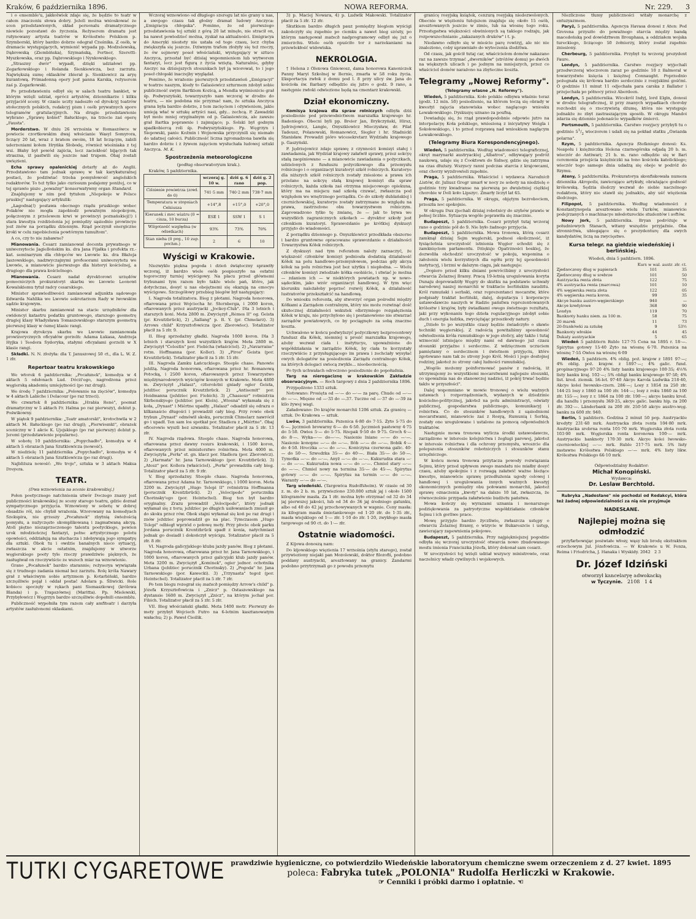Kraków, 6 października 1896. NOWA REFORMA. Nr. 229. 3
i o ensemble'u, jakkolwiek zdaje się, że będzie to teatr w całem znaczeniu słowa dobry. Jeżeli można wnioskować ze scen przedstawionych, skład personalu dramatycznego niewiele pozostawi do życzenia. Reżyserem dramatu jest rutynowany artysta teatrów w Królestwie Polskiem p. Szymborski, który bardzo dobrze odegrał Cześnika. Z osób, w dramacie występujących, wymienić wypada pp. Modzelewską, Dąbrowską (Ziembińska), Szymańską, Fertner, Szeretti-Myszkowska, oraz pp. Dąbrowskiego i Nynkowskiego.
„Straszny dwór" wypadł, dzięki udziałowi pp. Zegarkowskiego i Rolanda Sienkiewicza, bez zarzutu. Największą sumę oklasków zbierał p. Sienkiewicz za aryę kurantową. Primadonną opery jest panna Karska, reżyserem zaś p. Zegarkowski.
Po przedstawieniu odbył się w salach teatru bankiet, w którym wzięli udział, oprócz artystów, dziennikarze i kilku przyjaciół sceny. W czasie uczty nadeszło od dyrekcyj teatrów stołecznych polskich, redakcyj pism i osób prywatnych sporo telegramów gratulacyjnych. Na drugie przedstawienie wybrano „Sprawę kobiet" Bałuckiego, na trzecie zaś operę „Fausta".
Morderstwo. W dniu 26 września w Romaszówce w powiecie czortkowskim dwaj włościanie Wasyl Somyrora, liczący 20 lat, wraz z bratem swoim, 18 lat liczącym, zabili uderzeniami kołem Hryńka Słobodę, również wieśniaka z tej wsi. Błahy był powód zajścia, lecz zaciekłość bijących tak straszna, iż pastwili się jeszcze nad trupem. Obaj zostali uwięzieni.
Echa sprawy opalenickiej dotarły aż do Anglii. Przedstawiono tam jednak sprawę w tak karykaturalnej postaci, że podziwiać trzeba pomysłowość angielskich redaktorów. To też tylko jako curiosum podajemy poniżej, co w tej sprawie pisze „poważny" konserwatywny organ Standard.
Znajdujemy w nim pod tytułem „Niepokoje w Polsce pruskiej" następujący artykulik:
„Łagodna(!) postawa obecnego rządu pruskiego wobec Polaków nie mogła zapobiedz poważnym niepokojom, połączonym z przelewem krwi w prowincyi poznańskiej(!) i stara kwestya rozdzielenia jej pomiędzy sąsiednie prowincye jest znów na porządku dziennym. Rząd poczynił energiczne kroki w celu zapobieżenia powtórnym tumultom".
A co, czy to nie zabawne?
Mianowania. Cesarz zamianował docenta prywatnego w uniwersytecie Jagiellońskim ks. dra Jana Fijałka i prefekta rz.-kat. seminaryum dla chłopców we Lwowie ks. dra Błażeja Jaszowskiego, nadzwyczajnymi profesorami uniwersytetu we Lwowie, a mianowicie pierwszego dla historyi kościelnej, a drugiego dla prawa kościelnego.
Mianowania. Cesarz nadał dyrektorowi urzędów pomocniczych prokuratoryi skarbu we Lwowie Leonowi Kowalskiemu tytuł radcy cesarskiego.
Minister sprawiedliwości zamianował adjunkta sądowego Edwarda Nahlika we Lwowie sekretarzem Rady w lwowskim sądzie krajowym.
Minister skarbu zamianował na stacie urzędników dla ewidencyi katastru podatku gruntowego, starszego geometrę drugiej klasy Władysława Tomaszewskiego starszym geometrą pierwszej klasy w ósmej klasie rangi.
Krajowa dyrekcya skarbu we Lwowie zamianowała prowizorycznych oficyałów gorzelń: Adama Łukasa, Andrzeja Hyjka i Teodora Sydoryka, stałymi oficyałami gorzelń w X klasie rangi.
Składki. N. N. złożyła: dla T. Januszowej 50 ct., dla L. W. Z. 1 złr.
Repertoar teatru krakowskiego
We wtorek 6 października: „Pocałunek", komedya w 4 aktach 5 odsłonach Lud. Dóczi'ego, nagrodzona przez węgierską akademię umiejętności (po raz drugi).
We środę 7 października: „Polowanie na zięciów", komedya w 4 aktach Labiche i Delacour (po raz trzeci).
We czwartek 8 października: „Hrabia Renė", poemat dramatyczny w 5 aktach Fr. Halma po raz pierwszy), debiut p. Poświkowny.
W piątek 9 października: „Teatr amatorski", krotochwila w 2 aktach M. Bałuckiego (po raz drugi); „Pierwiosnki", obrazek sceniczny w 1 akcie K. Ujejskiego (po raz pierwszy) debiut p. Jeremi (przedstawienie popularne).
W sobotę 10 października: „Popychadło", komedya w 4 aktach 5 obrazach Jana Szutkiewicza (nowość).
W niedzielę 11 października „Popychadło", komedya w 4 aktach 5 obrazach Jana Szutkiewicza (po raz drugi).
Najbliższa nowość: „We troje", sztuka w 3 aktach Maksa Dreyera.
TEATR.
(Dwa wznowienia na scenie krakowskiej.)
Pełen poetycznego natchnienia utwór Doczego znany jest publiczności krakowskiej ze sceny starego teatru, gdzie doznał sympatycznego przyjęcia. Wznowiony w sobotę w dobrej obsadzie ról, nie chybił wrażenia. Wzorowany na komedyach Szekspira, nie grzeszy „Pocałunek" zbytnią świeżością pomysłu, a nużyczęsto skomplikowaną i zagmatwaną akcyą. Atoli piętno niezaprzeczonego talentu poetyckiego, pewien urok młodzieńczej fantazyi, pełne artystycznego polotu opowieści, oddziałują na słuchacza i zdobywają jego sympatyę dla sztuki. Obok tu i owdzie banalnych nieco sytuacyj, zwłaszcza w akcie ostatnim, znajdujemy w utworze węgierskiego poety tyle rzeczy prawdziwie pięknych, że zasługiwał on rzeczywiście ze wszech miar na wznowienie.
Grano „Pocałunek" bardzo starannie; reżyserya wywiązała się z trudnego zadania niemal bez zarzutu. Rolę króla Nawary grał z właściwym sobie artyzmem p. Kotarbiński, bardzo szczęśliwie pojął i oddał postać Adolara p. Śliwicki. Role kobiece spoczęły w rękach pani Siemaszkowej (królowa Blanda) i p. Trapszównej (Maritta). Pp. Mielewski, Przybyłowicz i Węgrzyn bardzo szczęśliwie dopełnili ensemblu.
Publiczność wypełniła tym razem cały amfiteatr i darzyła artystów zasłużonemi oklaskami.
Wczoraj wznowiono od długiego szeregu lat nie grany u nas, a swojego czasu tak głośny dramat ludowy Anczyca: „Emigracya chłopska". Pomimo, że od pierwszego przedstawienia tej sztuki z górą 20 lat minęło, nie stracił on, ba nawet powiedzieć można, zyskał na aktualności. Emigracya do Ameryki niestety nie ustała od tego czasu, lecz chyba zwiększyła się jeszcze. Dziwnym trafem złożyły się też rzeczy, że ów sejmowy poseł włościański, występujący w sztuce Anczyca, przestał być dzisiaj wspomnieniem lub wytworem fantazyi, lecz jest figurą z życia wziętą. Naturalnie, gdyby Anczyc na dzisiejszych stosunkach był ją wzorował, to i jego poseł chłopski inaczejby wyglądał.
Pomimo, że wrażenie pierwszych przedstawień „Emigracyi" w teatrze naszym, kiedy to Galasiewicz szturmem zdobył sobie publiczność swym Bartkiem Kozicą, a Mendla wyśmienicie grał śp. Podwyszyński, towarzyszyło nam wczoraj w drodze do teatru, — nie podobna nie przyznać nam, że sztuka Anczyca grana była bardzo dobrze, z tem zacięciem i ożywieniem, jakie umieją włać w sztukę artyści nasi, gdy... zechcą. P. Zawadzki był może mniej oryginalnym od p. Galasiewicza, ale zawsze grał Bartka poprawnie i zajmująco; p. Solski był godnym spadkobiercą roli śp. Podwyszyńskiego. Pp. Węgrzyn i Siepowski, panie Koźmin i Wojnowska przyczynili się niemało do udatnej całości. Publiczność liczna zgromadzona bawiła się bardzo dobrze i z żywem zajęciem wysłuchała ludowej sztuki Anczyca. M. K.
Spostrzeżenia meteorologiczne
(podług obserwatoryum krak.).
Kraków, 5 października.
| | wczoraj g. 10 w. | dziś g. 6 rano | dziś g. 2 pop. |
| --- | --- | --- | --- |
| Ciśnienie powietrza (zred. do 0) | 741·5 mm | 740·2 mm | 738·7 mm |
| Temperatura w stopniach Celsiusza | +14°,8 | +15°,0 | +20°,0 |
| Kierunek i moc wiatru (0 = cisza, 10 burza) | ESE 1 | SSW 1 | S 1 |
| Wilgotność względna (w odsetkach) | 93% | 73% | 70% |
| Stan nieba (0 pog., 10 zup. pochm.) | 2 | 6 | 10 |
Wyścigi w Krakowie.
Niezwykle piękna pogoda i dzień świąteczny sprawiły wczoraj, iż bardzo wiele osób pospieszyło na ostatni tegoroczny turniej wyścigowy. Na placu przed głównemi trybunami tym razem było także wiele pań, które, jak dotychczas, dosyć u nas obojętnemi się okazują na emocye wyścigowe. Szczegółowy przebieg biegów był następujący:
I. Nagroda totalizatora. Bieg z płotami. Nagroda honorowa, ofiarowana przez Wojciecha hr. Sternberga, i 2000 koron, ofiarowanych przez austryacki „Jockey-Club". Dla 3 letnich i starszych koni. Meta 2800 m. Zwycięzył „Rėmes II" og. Geista (pr. Kreutzbrück), 2) „Sallang" p. B. Y. (pr. Chmelarz). 3) Arrows child" Krzysztofowicza (por. Zborowiec). Totalizator płacił za 5 złr. 9.
II. Bieg sprzedażny gładki. Nagroda 1000 koron. Dla 3 letnich i starszych koni wszystkich krajów. Meta 2800 m. Zwycięzył "Celestin" por. Fiebicha (właściciel). 2) „Navarraise" rotm. Hoffmanna (por. Koller). 3) „Piros" Geista (por. Kreutzbrück). Totalizator płacił za 5 złr. 15 złr.
III. Nagroda Zamku Łańcuckiego. Steeple chase. Panowie jeżdżą. Nagroda honorowa, ofiarowana przez hr. Romanową Potocką, i 2500 koron, ofiarowanych przez Towarzystwo międzynarodowych wyścigów konnych w Krakowie. Meta 4800 m. Zwycięzył „Halasz", czteroletni gniady ogier Geista, jeżdżiec porucznik Kreutzbrück. 2) „Antisemit" por. Heidmanna (jeździec por. Fiebich). 3) „Chasseur" rotmistrza Skrbenskyego (jeździec por. Klein). „Wiosna" wyłamała się z koła, „Dynast" i Miértne upadły. „Halasz" odsadził się odrazu o kilkanaście długości i prowadził cały bieg. Przy rowie obok trybun „Dynast" odmówił skoku, porucznik Chmelarz nawrócił go i upadł. Ten sam los spotkał por. Stadlera z „Miértne". Obaj oficerowie wyszli bez szwanku. Totalizator płacił za 5 złr. 13 złr.
IV. Nagroda rządowa. Steeple chase. Nagroda honorowa, ofiarowana przez dawny resurs krakowski, i 1500 koron, ofiarowanych przez ministerstwo rolnictwa. Meta 4000 m. Zwycięzyła „Perła" st. gn. klacz por. Stadlera (por. Zborowicz). 2) „Harmata" hr. Jana Tarnowskiego (por. Kreutzbrück). 3) „Atesz" por. Kollera (właściciel). „Perła" prowadziła cały bieg. Totalizator płacił za 5 złr. 9 złr.
V. Bieg sprzedażny. Steeple chase. Nagroda honorowa, ofiarowana przez Adama hr. Tarnowskiego, i 1000 koron. Meta 3200 m. Zwycięzył „Hugo Telepi II" rotmistrza Hoffmanna (porucznik Krentzbrück). 2) „Velocipede" porucznika Chorinsky'ego (por. Heintschel). Bieg ten był bardzo oryginalny. Zrazu prowadził „Velocipede", który jednak wyłamał się z toru; jeździec po długich usiłowaniach zmusił go do skoku przez rów. Obok stajni wyłamał się koń pe raz drugi i znów jeździec poprowadził go na plac. Tymczasem „Hugo Telepi" odbiegł wprzód o połowę mety. Przy płocie obok parku Jordana porucznik Krentzbrück spadł z konia, natychmiast jednak go dosiadł i dokończył wyścigu. Totalizator płacił za 5 złr. 8 złr.
VI. Nagroda galicyjskiego klubu jazdy panów. Bieg z płotami. Nagroda honorowa, ofiarowana przez hr. Jana Tarnowskiego, i 1000 koron, ofiarowanych przez galicyjski klub jazdy panów. Meta 3200 m. Zwycięzył „Kominek", ogier jednor. ochotnika Urbana (jeździec porucznik Chorinsky). 2) „Pogoda" hr. Jana Tarnowskiego (por. Kawecki). 3) „Trzynasta" tegoż (por. Heintschel). Totalizator płacił za 5 złr. 7 złr.
Po tem biegu rozegrał się matsch pomiędzy Arrow's child" p. Józefa Krzysztofowicza i „Znicz" p. Ostaszewskiego na dystansie 1600 m. Zwycięzył „Znicz", na którym jechał por. Fibich. Totalizator płacił za 5 złr. 5 złr.
VII. Bieg włościański gładki. Meta 1400 metr. Pierwszy do mety przybył Wojciech Futro na 6-letnim kasztanowatym wałachu; 2) p. Paweł Cieślik.
3) p. Maciej Nowara, 4) p. Ludwik Makowski. Totalizator płacił za 5 złr. 12 złr.
Skutkiem bardzo długich pauz pomiędzy biegiem wyścigi zakończyły się zupełnie po ciemku a nawet bieg szósty, po którym następował matsch nadprogramowy odbył się już o zmierzchu. Wiele osób opuściło tor z narzekaniami na przewlekłość widowiska.
NEKROLOGIA.
† Helena z Olexowa Gniewosz, dama honorowa Kanoniczek Panny Maryi Szkolnej w Bernie, zmarła w 58 roku życia. Eksportacya zwłok z domu pod l. 8 przy ulicy św. Jana do kościoła św. Barbary odbędzie się jutro o godz. 9 rano, a następnie zwłoki odwiezione będą na cmentarz krakowski.
Dział ekonomiczny.
Komisya krajowa dla spraw rolniczych odbyła dziś posiedzenie pod przewodnictwem marszałka krajowego hr. Badeniego. Obecni byli pp. Breier Jan, Brykczyński, Hirsz, Jędrzejowicz, Langie, Onyszkiewicz Mieczysław, dr. Pilat Tadeusz, Polanowski, Romanowicz, Siegler i hr. Stadnicki Stanisław. Prowadzi pióro wicesekretarz Wydziału krajowego p. Gaszyński.
P. Jędrzejowicz zdaje sprawę z czynności komisyi stałej i zawiadamia, jak Wydział krajowy załatwił sprawy, przez sekcyę stałą zaopiniowane — a mianowicie zawiadamia o pożyczkach, udzielonych z funduszu pożyczkowego dla przemysłu rolniczego i o organizacyi kuratoryi szkół rolniczych. Kuratorye dla niższych szkół rolniczych zostały zniesione a prawa ich przelane na sekcyę stałą krajowej komisyi dla spraw rolniczych, każda szkoła zaś otrzyma miejscowego opiekuna, który ma na miejscu nad szkołą czuwać, zwłaszcza pod względem we wnętrznego porządku. Co do szkoły dublańskiej i czernichowskiej, kuratorye zostały zatrzymane ze względu na prawa, zastrzeżone obu towarzystwom rolniczym. Zaprowadzono tylko tę zmianę, że — jak to bywa we wszystkich zagranicznych szkołach — dyrektor szkoły jest członkiem kuratoryi. Sprawozdanie po krótkiej dyskusyi przyjęto do wiadomości.
Z porządku dziennego p. Onyszkiewicz przedkłada obszerne i bardzo gruntowne opracowane sprawozdanie o działalności Towarzystwa Kółek rolniczych.
Z dyskusyi nad tym referatem należy zaznaczyć, że większość członków komisyi podniosła dodatnią działalność Kółek na polu handlowo-przemysłowem, podczas gdy akcya kółek na polu rolnictwa jest bez użytku i niepłodna. — Wielu członków komisyi zwiedzało kółka osobiście, i stwiać je można — zdaniem ich — w niektórych powiatach np. w nowo-sądeckim, jako wzór organizacyi handlowej. W tym więc kierunku należałoby poprzeć rozwój Kółek, a działalność lustratorów przekształcić na handlową.
Do wniosku referenta, aby stworzyć organ pośredni między Kółkami a Zarządem centralnym, który nie może rozwinąć dość skutecznej działalności wskutek olbrzymiego rozgałęzienia Kółek w kraju, nie przychylono się i postanowiono nie stwarzać zarządów powiatowych, co by pociągnęło za sobą znaczne koszta.
Uchwalono w końcu podwyższyć pożyczkowy bezprocentowy fundusz dla Kółek, niemniej u prosić marszałka krajowego, ażeby wezwał ciała i instytucye, upoważnione do współdziałania w zarządzie Kółek, by ciała te korzystały rzeczywiście z przysługującego im prawa i zechciały wysyłać owych delegatów na posiedzenia Zarządu centralnego Kółek, na których delegaci swiecą zwykle... nieobecnością.
Po tych uchwałach odroczono posiedzenie do popołudnia.
Targ na nierogaciznę w krakowskim Zakładzie obserwacyjnym. — Roch targowy z dnia 2 października 1896.
Przypędzono 1333 sztuk.
Notowano: Prosięta od —·— do —·— za parę. Chude od —·— do —·—. Mięsne od —·33 do —.37. Tuczne od —·37 do —·39 za kilo żywej wagi.
Załadowano: Do krajów monarchii 1206 sztuk. Za granicę — sztuk. Do Krakowa — sztuk.
Lwów, 3 października. Pszenica 6·80 do 7·15. Żyto 5·75 do 6·—. Jęczmień browarny 6·— do 6·50. Jęczmień pastewny 4·75 do 5·50. Owies 5·— do 5·75. Rzepak 9·50 do 9·75. Groch 6·— do 8·—. Wyka—·— do—·—. Nasienie lniane —·— do —·—. Nasienie konopne —·— do —·—. Bób —·— do —·—. Bobik 4·— do 4·50. Hreczka —·— do —·—. Koniczyna czerwona galic. 40·— do 50·—. Szwedzka 35·— do 40·—. Biała 35·— do 50·—. Tymotka —·— do —·—. Anyż —·— do —·—. Kukurudza stara —·— do —·—. Kukurudza nowa —·— do —·—. Chmiel stary —·— do —·—. Chmiel nowy na termina 35·— do 45·—. Spirytus gotowy —·— do —·—. Spirytus na termin —·— do —·—. Waranty —·— do —·—.
Targ wiedeński. (Targowica Rudolfsheim). W czasie od 30 z. m. do 2 b. m. przywieziono 230.000 sztuk jaj i około 1500 kilogramów masła. Za 1 złr. można było otrzymać od 32 do 34 jaj pierwszej jakości, lub od 34 do 36 jaj średniego gatunku, albo od 40 do 42 jaj przechowywanych w wapnie. Ceny masła: za kilogram masła śmietankowego od 1·20 złr. do 1·35 złr., masła wiejskiego od 1·— złr. 1·10 do złr. 1·20, zwykłego masła targowego od 90 ct. do 1·— złr.
Ostatnie wiadomości.
Z Kijowa donoszą nam:
Do kijowskiego więzienia 17 września (stylu starego), został przywieziony niejaki pan Mozolewski, doktor filozofii, podobno poddany austryacki, aresztowany na granicy. Żandarmi podobno przytrzymali go z powodu przemytu
granicę rosyjską książek, cenzurą rosyjską niedozwolonych. Obecnie w więzieniu tutejszem znajduje się około 15 osób, aresztowanych jeszcze w zimie, lub na wiosnę tego roku. Przestępstwa większości obwinionych są takiego rodzaju, jak rozpowszechnianie „zakazanych druków" i t. p.
Niedawno odbyło się w mieście parę rewizyj, ale nic nie znaleziono, coby uprawniało do wytoczenia śledztwa.
Od czasu, jak gościł tutaj car, właścicielom domów nakazano raz na zawsze trzymać „dworników" (stróżów domu) po dwóch na większych ulicach i po jednym na mniejszych, przez co właściciel domów narażono na zbyteczne koszta.
Telegramy „Nowej Reformy".
(Telegramy własne „N. Reformy").
Wiedeń, 5 października. Koło polskie odbywa właśnie teraz (godz. 12 min. 50) posiedzenie, na którem toczą się obrady w kwestyi zajęcia stanowiska wobec naglącego wniosku Lewakowskiego. Dyskusyę uznano za poufną.
Dowiaduję się, że rząd prawdopodobnie odpowie jutro na interpelacyę Koła polskiego, wniesioną z inicyatywy Weigla i Sokołowskiego, i to przed rozprawą nad wnioskiem naglącym Lewakowskiego.
(Telegramy Biura Korespondencyjnego).
Wiedeń, 5 października. Według wiadomości telegraficznej, okręt marynarki austryackiej „Albatros", odbywający podróż naukową, udaje się z Cooktown do Sidney, gdzie się zatrzyma na czas dłuższy. Wszyscy ranni podczas starcia z krajowcami, oraz chorzy wyzdrowieli zupełnie.
Praga, 5 października. Właściciel i wydawca Narodnich Listów, dr. Juliusz Gregr umarł w nocy ze soboty na niedzielę o godzinie trzy kwadranse na pierwszą po dwuletniej ciężkiej chorobie w Doli koło Lipszyc. Zmarły liczył lat 65.
Praga, 5 października. W okręgu, objętym bezrobociem, przeszła noc spokojnie.
W okręgu Dux zjechali dzisiaj robotnicy do szybów prawie w pełnej liczbie. Sytuacya wogóle poprawiła się znacznie.
Budapeszt, 5 października. Cesarz przybył tutaj wczoraj rano o godzinie pół do 9. Nie było żadnego przyjęcia.
Budapeszt, 5 października. Mowa tronowa, którą cesarz zamknął dzisiaj Sejm węgierski, podnosi okoliczność, iż tysiącletnia uroczystość istnienia Węgier schodzi się z zamknięciem parlamentu. Dziękuje Opatrzności boskiej, że dozwoliła obchodzić uroczystość w pokoju, wspomina o założeniu wielu korzystnych dla ogółu przy tej sposobności instytucyj, i brzmi w dalszym ciągu, jak następuje:
„Dopiero przed kilku dniami powróciliśmy z uroczystości otwarcia Żelaznej Bramy. Pracą 19-letnią uregulowania koryta Dunaju doprowadziły Węgry do skutku na podstawie uchwały narodowej naszej monarchii w traktacie berlińskim naudztu. Król rumuński i serbski, oraz reprezentanci mocarstw, które podpisały traktat berliński, dalej, deputacya i korporacye ustawodawcze naszych w Radzie państwa reprezentowanych królestw i krajów, były świadkami owego świetnego rezultatu, jaki przy wykonaniu tego dzieła regulacyjnego zdobył sobie duch i energia ludzka, zwyciężając przeszkody natury.
„Dzieło to po wszystkie czasy będzie świadczyło o sławie techniki węgierskiej. Z radością powitaliśmy sposobność odwiedzenia króla rumuńskiego w jego stolicy, aby także i tutaj wzmocnić istniejące między nami od dawnego już czasu stosunki przyjaźne i serdeczne. Z wdzięcznem uczuciem pamiętamy o serdecznem i świetnem przyjęciu, które zgotowano nam tak ze strony Jego Król. Mości i jego dostojnej rodziny, jakoteż ze strony całej ludności rumuńskiej.
„Wogóle możemy poinformować panów z radością, iż utrzymujemy ze wszystkiemi mocarstwami najlepsze stosunki, co upoważnia nas do stanowczej nadziei, iż pokój trwać będzie także w przyszłości".
Dalej wspomniano w mowie tronowej o wielu ważnych ustawach i rozporządzeniach, wydanych w dziedzinie kościelno-politycznej, jakoteż na polu administracyi, oświaty publicznej, gospodarstwa publicznego, komunikacyj i rolnictwa. Co do stosunków handlowych z sąsiedniemi mocarstwami, mianowicie zaś z Rosyą, Rumunią i Serbią, zostały one uregulowane i ustalone za pomocą odpowiednich traktatów.
Następnie mowa tronowa wylicza środki ustawodawcze, zarządzone w interesie kolejnictwa i żeglugi parowej, jakoteż w interesie rolnictwa i dla ochrony przemysłu, wreszcie dla polepszenia stosunków robotniczych i stosunków stanu urzędniczego.
W końcu mowa tronowa przytacza powody rozwiązania Sejmu, który przed upływem swego mandatu nie miałby dosyć czasu, ażeby spokojnie i z rozwagą załatwić ważne bieżące kwestye, mianowicie sprawę przedłużenia ugody celowej i handlowej i uregulowania innych ważnych kwestyj ekonomicznych pomiędzy obu połowami monarchii, jakoteż sprawę oznaczenia „kwoty" na dalsze 10 lat, zwłaszcza, że równocześnie przypada załatwienie budżetu państwa.
Mowa kończy się wyrazami uznania i monarszego podziękowania za patryotyczne współdziałanie członków Sejmu i ich gorliwe prace.
Mowę przyjęto bardzo życzliwie, zwłaszcza ustępy o otwarciu Żelaznej Bramy, o wizycie w Bukareszcie i ustęp, zawierający zapewnienia pokojowe.
Budapeszt, 5 października. Przy najpiękniejszej pogodzie odbyła się wczoraj uroczystość otwarcia nowo zbudowanego mostu imienia Franciszka Józefa, który dokonał sam cesarz.
W uroczystości tej wzięli udział wszyscy ministrowie, oraz naczelnicy władz cywilnych i wojskowych.
Niezliczone tłumy publiczności witały monarchę z entuzyazmem.
Paryż, 5 października. Agencya Havasa donosi z Aten: Pod Grevena przyszło do poważnego starcia między bandą macedońską pod dowództwem Brouphasa, a oddziałem wojska tureckiego, liczącego 50 żołnierzy, który został zupełnie zniesiony.
Cherbourg, 5 października. Przybył tu wczoraj prezydent Faure.
Londyn, 5 października. Carstwo rosyjscy wyjechali przedwczoraj wieczorem zaraz po godzinie 10 z Balmoral w towarzystwie księcia i księżnej Connaught. Poprzednio pożegnała się królowa bardzo serdecznie z rosyjskimi gośćmi. O godzinie 11 minut 11 odjechała para carska z Ballater i przejechała po północy przez Aberdeen.
Londyn, 5 października. Wicekról Indyj, lord Elgin, donosi w drodze telegraficznej, iż przy znanych wypadkach choroby rozchodzi się o rzeczywistą dżumę, która nie występuje jednakże ze zbyt zastraszającym sposób. W okręgu Mandoi zdarza się dziennie jedenaście wypadków śmierci.
Portsmouth, 5 października. Carstwo rosyjscy przybyli tu o godzinie 51/2 wieczorem i udali się na pokład statku „Gwiazda polarna".
Rzym, 5 października. Agencya Stefaniego donosi: Ks. Neapolu i księżniczka Helena czarnogórska odjadą 20 b. m. wieczór do Antiwari; 21 b. m. rano odbędzie się w Bari ceremonia przejścia księżniczki na łono kościoła katolickiego; wieczór tego samego dnia udadzą się oboje w podróż do Rzymu.
Ateny, 5 października. Prokuratorya skonfiskowała numera dziennika Akropolis, zawierające artykuły, obrażające godność królewską. Sędzia śledczy wezwał do siebie naczelnego redaktora, który nie stawił się jednakże, aby uść więzienia śledczego.
Filipopol, 5 października. Według wiadomości z Konstantynopola aresztowano wielu Turków, mianowicie podejrzanych o machinacye młodotureckie studentów i softów.
Nowy Jork, 5 października. Bryan podróżuje w południowych Stanach, witany wszędzie przyjaźnie. Oba stronnictwa, ubiegające się o prezydenturę dla swych kandydatów, liczą na zwycięstwo.
Kursa telegr. na giełdzie wiedeńskiej i berlińskiej.
Wiedeń, dnia 5 październ. 1896.
| | Kurs w wal. austr. złr. ct. | |
| Zjednoczony dług w papierach | 101 | 35 |
| Zjednoczony dług w srebrze | 101 | 50 |
| Austryacka renta złota | 122 | 75 |
| 4% austryacka renta (marcowa) | 101 | 10 |
| 4% węgierska renta złota | 122 | 05 |
| 4% węgierska renta koron. | 99 | 35 |
| Akcye banku austro-węgierskiego | 940 | — |
| Akcye kredytowe | 368 | 90 |
| Londyn | 119 | 70 |
| Banknoty banku niem. za 100 m. | 58 | 75 |
| 20 marek | 11 | 73 |
| 20-frankówki za sztukę | 9 | 53½ |
| Banknoty włoskie | 44 | 45 |
| Dukaty austryackie | 5 | 65 |
Wiedeń 5 październ Ruble 127·75 Cena na 1895 r. 18·—. Spirytus gotowy 15·40 Żyto na wiosnę 6·70. Pszenica na wiosnę 7·55 Owies na wiosnę 6·09
Wiedeń, 5 październ. 4% oblig. poż. krajow z 1891 97·—; 4% oblig. poż. krajow. z 1897·—; 4% galic. fund. propinacyjnego 97·20 4% listy banku krajowego 100·35; 4½% listy banku kraj. 102·—; 5% obligi banku krajowego 97·50; 4% list. kred. ziemsk. 56-let. 97·40 Akcye Karola Ludwika 218·40, Akcye kolei lwowsko-czern. 286·—; Losy z 1854 za 250 złr. 144·25 losy z 1860 za 100 złr. 144·—; losy z roku 1860 za 100 złr. 155·—; losy z r. 1864 za 100 złr. 190·—; akcye banku kred. dla handlu i przemysłu 369·25, akcye galic. banku hip. za 200 złr. 392·—. Länderbank za 200 złr. 250·50 akcye austro-węg. banku za 600 złr. 940.
Berlin, 5 październ. Godzina 2 minut 50 pop. Austryackie kredyty 231·60 mrk. Austryacka złota renta 104·80 mrk. Austryacka srebrna renta 101·70 mrk. Węgierska złota renta 103·90 mrk. Węgierska renta koronowa 100·— mrk. Austryackie banknoty 170·30 mrk. Akcye kolei lwowsko-czerniowieckiej —·— mrk. Ruble 217·75 mrk. 5% listy zastawne Królestwa Polskiego —·— mrk. 4% listy likw. Królestwa Polskiego 66·10 mrk.
Odpowiedzialny Redaktor:
Michał Konopiński.
Wydawca:
Dr. Leslaw Berchtold.
Rubryka „Nadesłane" nie pochodzi od Redakcyi, która też żadnej odpowiedzialności za nią nie przyjmuje
NADESŁANE.
Najlepiej można się odmłodzić
przyfarbowując posiwiałe włosy, wąsy lub brodę ekstraktem orzechowym Jul. Józefowicza. — W Krakowie u W. Fenza, Reima i Friedricha, J. Hanaka i Wyskidy. 2042 2 3
Dr. Józef Idziński
otworzył kancelaryę adwokacką
w Tyczynie. 2108 1 4
TUTKI CYGARETOWE
prawdziwie hygieniczne, co potwierdziło Wiedeńskie laboratoryum chemiczne swem orzeczeniem z d. 27 kwiet. 1895
poleca: Fabryka tutek „POLONIA" Rudolfa Herliczki w Krakowie.
☞ Cenniki i próbki darmo i opłatnie. ☜